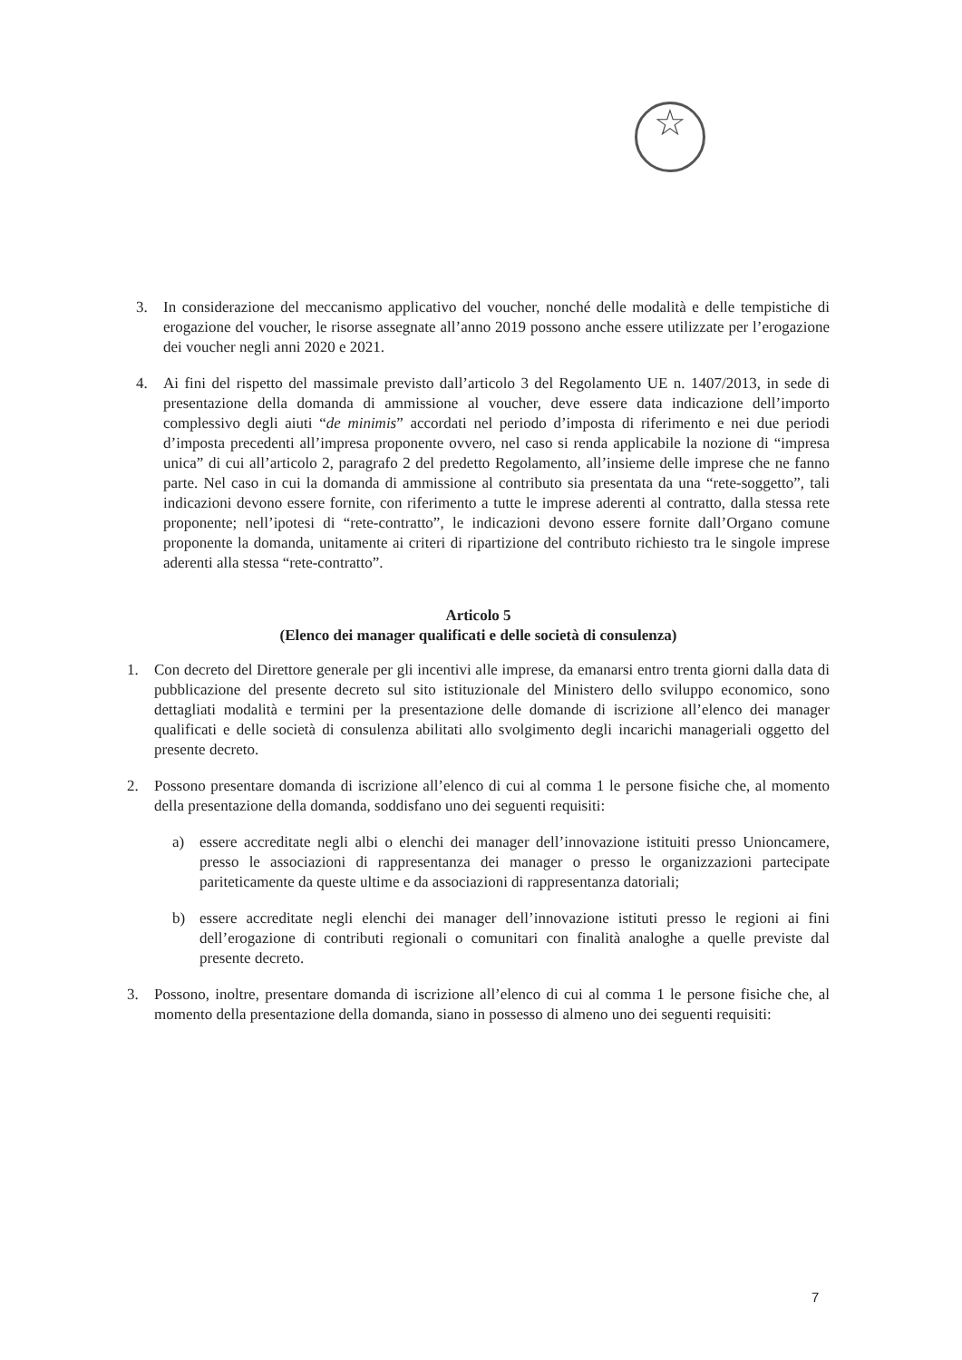☆
3. In considerazione del meccanismo applicativo del voucher, nonché delle modalità e delle tempistiche di erogazione del voucher, le risorse assegnate all’anno 2019 possono anche essere utilizzate per l’erogazione dei voucher negli anni 2020 e 2021.
4. Ai fini del rispetto del massimale previsto dall’articolo 3 del Regolamento UE n. 1407/2013, in sede di presentazione della domanda di ammissione al voucher, deve essere data indicazione dell’importo complessivo degli aiuti “de minimis” accordati nel periodo d’imposta di riferimento e nei due periodi d’imposta precedenti all’impresa proponente ovvero, nel caso si renda applicabile la nozione di “impresa unica” di cui all’articolo 2, paragrafo 2 del predetto Regolamento, all’insieme delle imprese che ne fanno parte. Nel caso in cui la domanda di ammissione al contributo sia presentata da una “rete-soggetto”, tali indicazioni devono essere fornite, con riferimento a tutte le imprese aderenti al contratto, dalla stessa rete proponente; nell’ipotesi di “rete-contratto”, le indicazioni devono essere fornite dall’Organo comune proponente la domanda, unitamente ai criteri di ripartizione del contributo richiesto tra le singole imprese aderenti alla stessa “rete-contratto”.
Articolo 5
(Elenco dei manager qualificati e delle società di consulenza)
1. Con decreto del Direttore generale per gli incentivi alle imprese, da emanarsi entro trenta giorni dalla data di pubblicazione del presente decreto sul sito istituzionale del Ministero dello sviluppo economico, sono dettagliati modalità e termini per la presentazione delle domande di iscrizione all’elenco dei manager qualificati e delle società di consulenza abilitati allo svolgimento degli incarichi manageriali oggetto del presente decreto.
2. Possono presentare domanda di iscrizione all’elenco di cui al comma 1 le persone fisiche che, al momento della presentazione della domanda, soddisfano uno dei seguenti requisiti:
a) essere accreditate negli albi o elenchi dei manager dell’innovazione istituiti presso Unioncamere, presso le associazioni di rappresentanza dei manager o presso le organizzazioni partecipate pariteticamente da queste ultime e da associazioni di rappresentanza datoriali;
b) essere accreditate negli elenchi dei manager dell’innovazione istituti presso le regioni ai fini dell’erogazione di contributi regionali o comunitari con finalità analoghe a quelle previste dal presente decreto.
3. Possono, inoltre, presentare domanda di iscrizione all’elenco di cui al comma 1 le persone fisiche che, al momento della presentazione della domanda, siano in possesso di almeno uno dei seguenti requisiti:
7